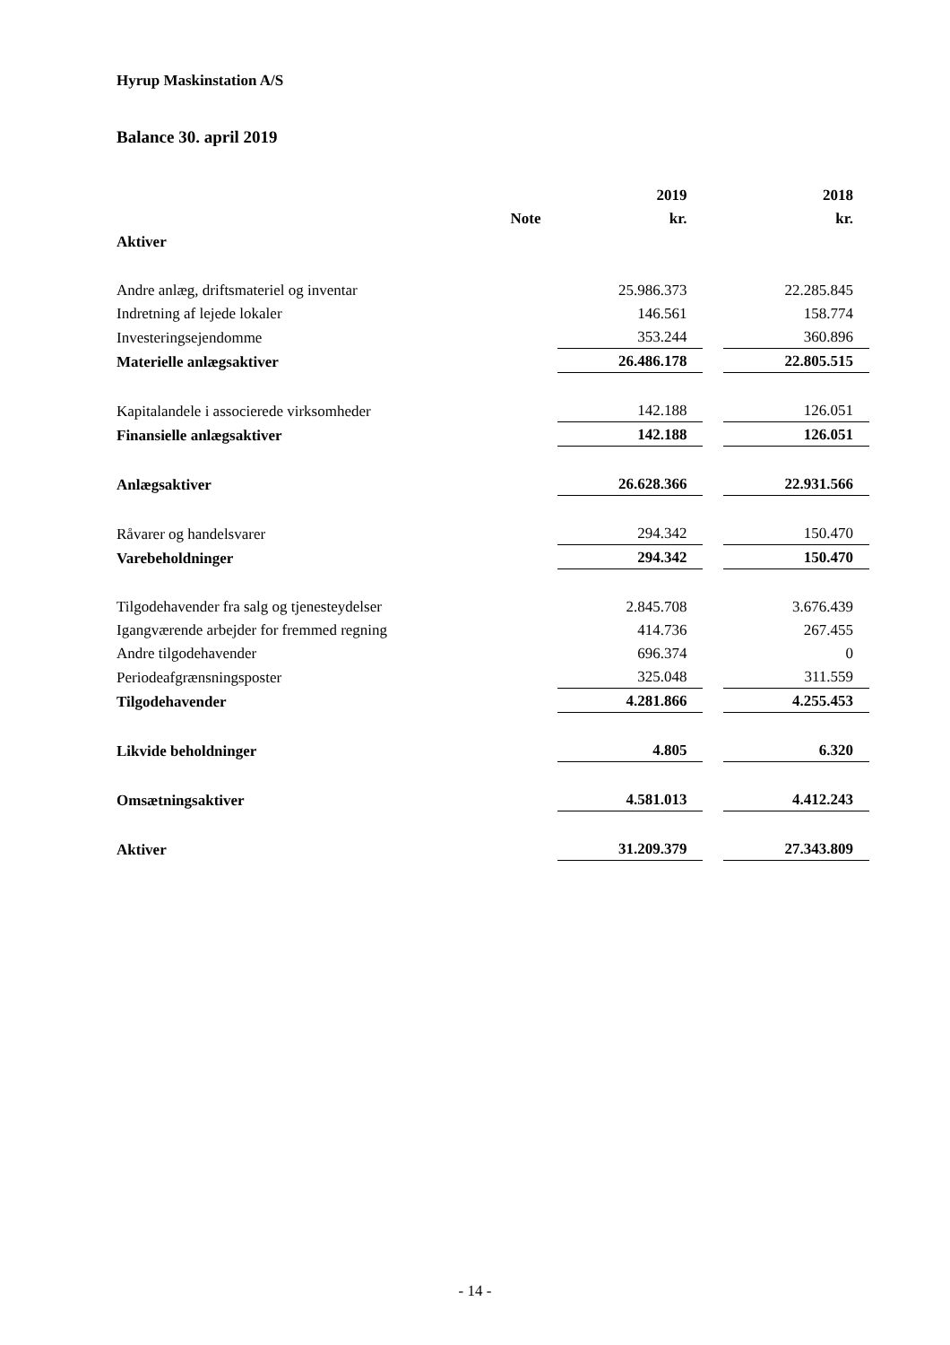Hyrup Maskinstation A/S
Balance 30. april 2019
| | | 2019 | | 2018 |
| --- | --- | --- | --- | --- |
| | Note | kr. | | kr. |
| Aktiver | | | | |
| Andre anlæg, driftsmateriel og inventar | | 25.986.373 | | 22.285.845 |
| Indretning af lejede lokaler | | 146.561 | | 158.774 |
| Investeringsejendomme | | 353.244 | | 360.896 |
| Materielle anlægsaktiver | | 26.486.178 | | 22.805.515 |
| Kapitalandele i associerede virksomheder | | 142.188 | | 126.051 |
| Finansielle anlægsaktiver | | 142.188 | | 126.051 |
| Anlægsaktiver | | 26.628.366 | | 22.931.566 |
| Råvarer og handelsvarer | | 294.342 | | 150.470 |
| Varebeholdninger | | 294.342 | | 150.470 |
| Tilgodehavender fra salg og tjenesteydelser | | 2.845.708 | | 3.676.439 |
| Igangværende arbejder for fremmed regning | | 414.736 | | 267.455 |
| Andre tilgodehavender | | 696.374 | | 0 |
| Periodeafgrænsningsposter | | 325.048 | | 311.559 |
| Tilgodehavender | | 4.281.866 | | 4.255.453 |
| Likvide beholdninger | | 4.805 | | 6.320 |
| Omsætningsaktiver | | 4.581.013 | | 4.412.243 |
| Aktiver | | 31.209.379 | | 27.343.809 |
- 14 -